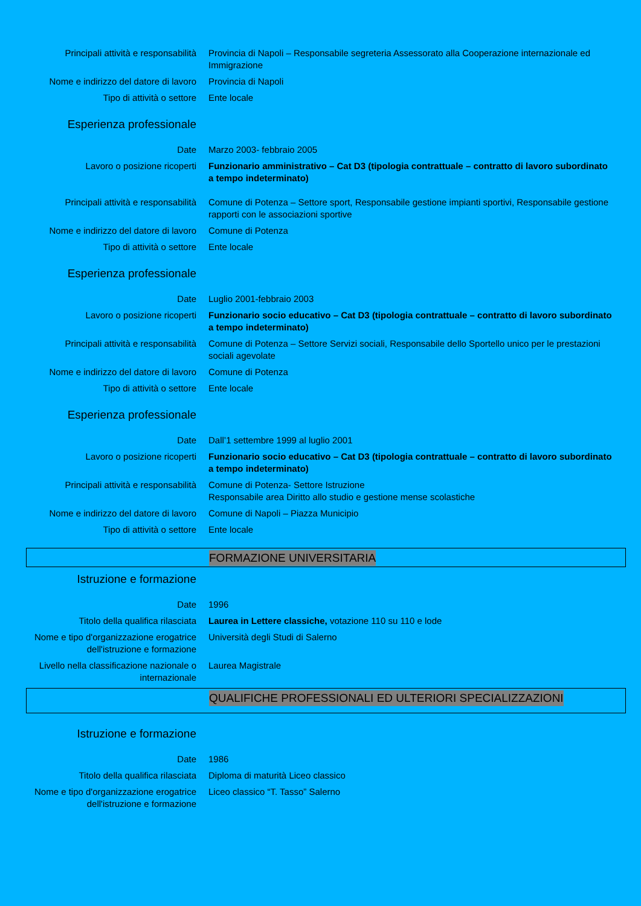Principali attività e responsabilità Provincia di Napoli – Responsabile segreteria Assessorato alla Cooperazione internazionale ed Immigrazione
Nome e indirizzo del datore di lavoro
Provincia di Napoli
Tipo di attività o settore Ente locale
Esperienza professionale
Date Marzo 2003- febbraio 2005
Lavoro o posizione ricoperti Funzionario amministrativo – Cat D3 (tipologia contrattuale – contratto di lavoro subordinato a tempo indeterminato)
Principali attività e responsabilità Comune di Potenza – Settore sport, Responsabile gestione impianti sportivi, Responsabile gestione rapporti con le associazioni sportive
Nome e indirizzo del datore di lavoro
Comune di Potenza
Tipo di attività o settore Ente locale
Esperienza professionale
Date Luglio 2001-febbraio 2003
Lavoro o posizione ricoperti Funzionario socio educativo – Cat D3 (tipologia contrattuale – contratto di lavoro subordinato a tempo indeterminato)
Principali attività e responsabilità Comune di Potenza – Settore Servizi sociali, Responsabile dello Sportello unico per le prestazioni sociali agevolate
Nome e indirizzo del datore di lavoro
Comune di Potenza
Tipo di attività o settore Ente locale
Esperienza professionale
Date Dall’1 settembre 1999 al luglio 2001
Lavoro o posizione ricoperti Funzionario socio educativo – Cat D3 (tipologia contrattuale – contratto di lavoro subordinato a tempo indeterminato)
Principali attività e responsabilità Comune di Potenza- Settore Istruzione
Responsabile area Diritto allo studio e gestione mense scolastiche
Nome e indirizzo del datore di lavoro
Comune di Napoli – Piazza Municipio
Tipo di attività o settore Ente locale
FORMAZIONE UNIVERSITARIA
Istruzione e formazione
Date 1996
Titolo della qualifica rilasciata Laurea in Lettere classiche, votazione 110 su 110 e lode
Nome e tipo d'organizzazione erogatrice dell'istruzione e formazione
Università degli Studi di Salerno
Livello nella classificazione nazionale o internazionale
Laurea Magistrale
QUALIFICHE PROFESSIONALI ED ULTERIORI SPECIALIZZAZIONI
Istruzione e formazione
Date 1986
Titolo della qualifica rilasciata Diploma di maturità Liceo classico
Nome e tipo d'organizzazione erogatrice dell'istruzione e formazione
Liceo classico “T. Tasso” Salerno